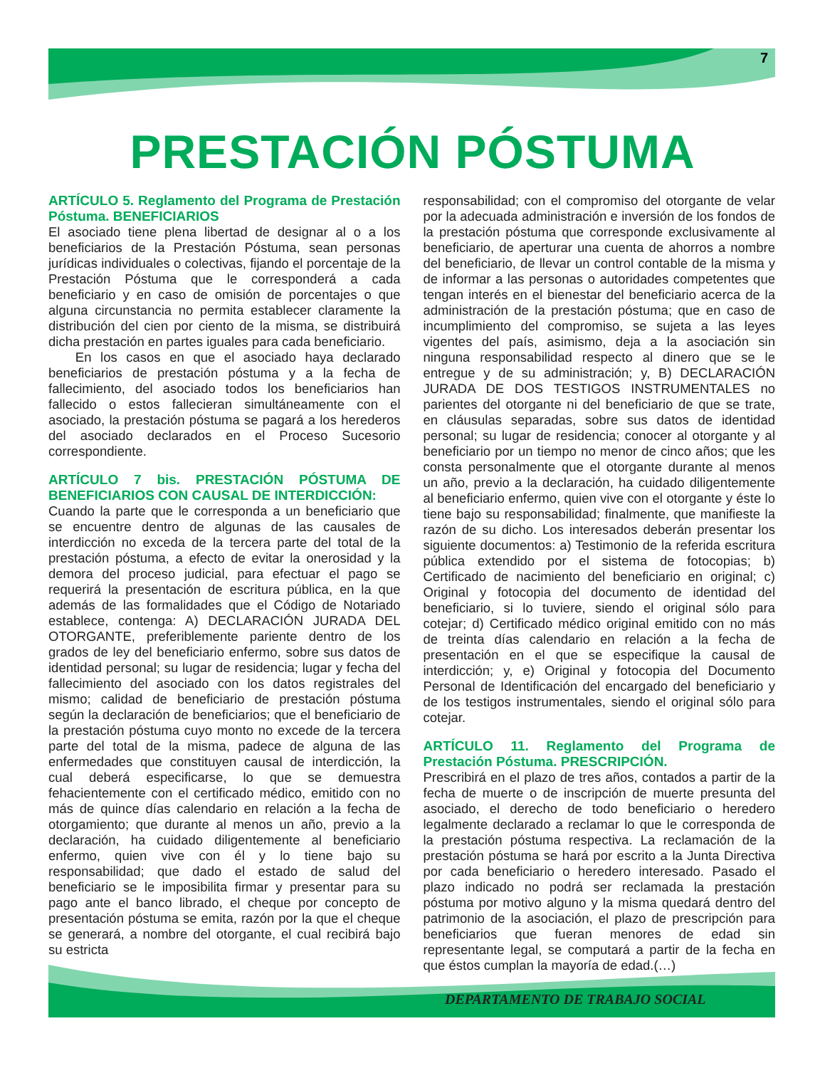7
PRESTACIÓN PÓSTUMA
ARTÍCULO 5. Reglamento del Programa de Prestación Póstuma. BENEFICIARIOS
El asociado tiene plena libertad de designar al o a los beneficiarios de la Prestación Póstuma, sean personas jurídicas individuales o colectivas, fijando el porcentaje de la Prestación Póstuma que le corresponderá a cada beneficiario y en caso de omisión de porcentajes o que alguna circunstancia no permita establecer claramente la distribución del cien por ciento de la misma, se distribuirá dicha prestación en partes iguales para cada beneficiario.
En los casos en que el asociado haya declarado beneficiarios de prestación póstuma y a la fecha de fallecimiento, del asociado todos los beneficiarios han fallecido o estos fallecieran simultáneamente con el asociado, la prestación póstuma se pagará a los herederos del asociado declarados en el Proceso Sucesorio correspondiente.
ARTÍCULO 7 bis. PRESTACIÓN PÓSTUMA DE BENEFICIARIOS CON CAUSAL DE INTERDICCIÓN:
Cuando la parte que le corresponda a un beneficiario que se encuentre dentro de algunas de las causales de interdicción no exceda de la tercera parte del total de la prestación póstuma, a efecto de evitar la onerosidad y la demora del proceso judicial, para efectuar el pago se requerirá la presentación de escritura pública, en la que además de las formalidades que el Código de Notariado establece, contenga: A) DECLARACIÓN JURADA DEL OTORGANTE, preferiblemente pariente dentro de los grados de ley del beneficiario enfermo, sobre sus datos de identidad personal; su lugar de residencia; lugar y fecha del fallecimiento del asociado con los datos registrales del mismo; calidad de beneficiario de prestación póstuma según la declaración de beneficiarios; que el beneficiario de la prestación póstuma cuyo monto no excede de la tercera parte del total de la misma, padece de alguna de las enfermedades que constituyen causal de interdicción, la cual deberá especificarse, lo que se demuestra fehacientemente con el certificado médico, emitido con no más de quince días calendario en relación a la fecha de otorgamiento; que durante al menos un año, previo a la declaración, ha cuidado diligentemente al beneficiario enfermo, quien vive con él y lo tiene bajo su responsabilidad; que dado el estado de salud del beneficiario se le imposibilita firmar y presentar para su pago ante el banco librado, el cheque por concepto de presentación póstuma se emita, razón por la que el cheque se generará, a nombre del otorgante, el cual recibirá bajo su estricta
responsabilidad; con el compromiso del otorgante de velar por la adecuada administración e inversión de los fondos de la prestación póstuma que corresponde exclusivamente al beneficiario, de aperturar una cuenta de ahorros a nombre del beneficiario, de llevar un control contable de la misma y de informar a las personas o autoridades competentes que tengan interés en el bienestar del beneficiario acerca de la administración de la prestación póstuma; que en caso de incumplimiento del compromiso, se sujeta a las leyes vigentes del país, asimismo, deja a la asociación sin ninguna responsabilidad respecto al dinero que se le entregue y de su administración; y, B) DECLARACIÓN JURADA DE DOS TESTIGOS INSTRUMENTALES no parientes del otorgante ni del beneficiario de que se trate, en cláusulas separadas, sobre sus datos de identidad personal; su lugar de residencia; conocer al otorgante y al beneficiario por un tiempo no menor de cinco años; que les consta personalmente que el otorgante durante al menos un año, previo a la declaración, ha cuidado diligentemente al beneficiario enfermo, quien vive con el otorgante y éste lo tiene bajo su responsabilidad; finalmente, que manifieste la razón de su dicho. Los interesados deberán presentar los siguiente documentos: a) Testimonio de la referida escritura pública extendido por el sistema de fotocopias; b) Certificado de nacimiento del beneficiario en original; c) Original y fotocopia del documento de identidad del beneficiario, si lo tuviere, siendo el original sólo para cotejar; d) Certificado médico original emitido con no más de treinta días calendario en relación a la fecha de presentación en el que se especifique la causal de interdicción; y, e) Original y fotocopia del Documento Personal de Identificación del encargado del beneficiario y de los testigos instrumentales, siendo el original sólo para cotejar.
ARTÍCULO 11. Reglamento del Programa de Prestación Póstuma. PRESCRIPCIÓN.
Prescribirá en el plazo de tres años, contados a partir de la fecha de muerte o de inscripción de muerte presunta del asociado, el derecho de todo beneficiario o heredero legalmente declarado a reclamar lo que le corresponda de la prestación póstuma respectiva. La reclamación de la prestación póstuma se hará por escrito a la Junta Directiva por cada beneficiario o heredero interesado. Pasado el plazo indicado no podrá ser reclamada la prestación póstuma por motivo alguno y la misma quedará dentro del patrimonio de la asociación, el plazo de prescripción para beneficiarios que fueran menores de edad sin representante legal, se computará a partir de la fecha en que éstos cumplan la mayoría de edad.(…)
DEPARTAMENTO DE TRABAJO SOCIAL